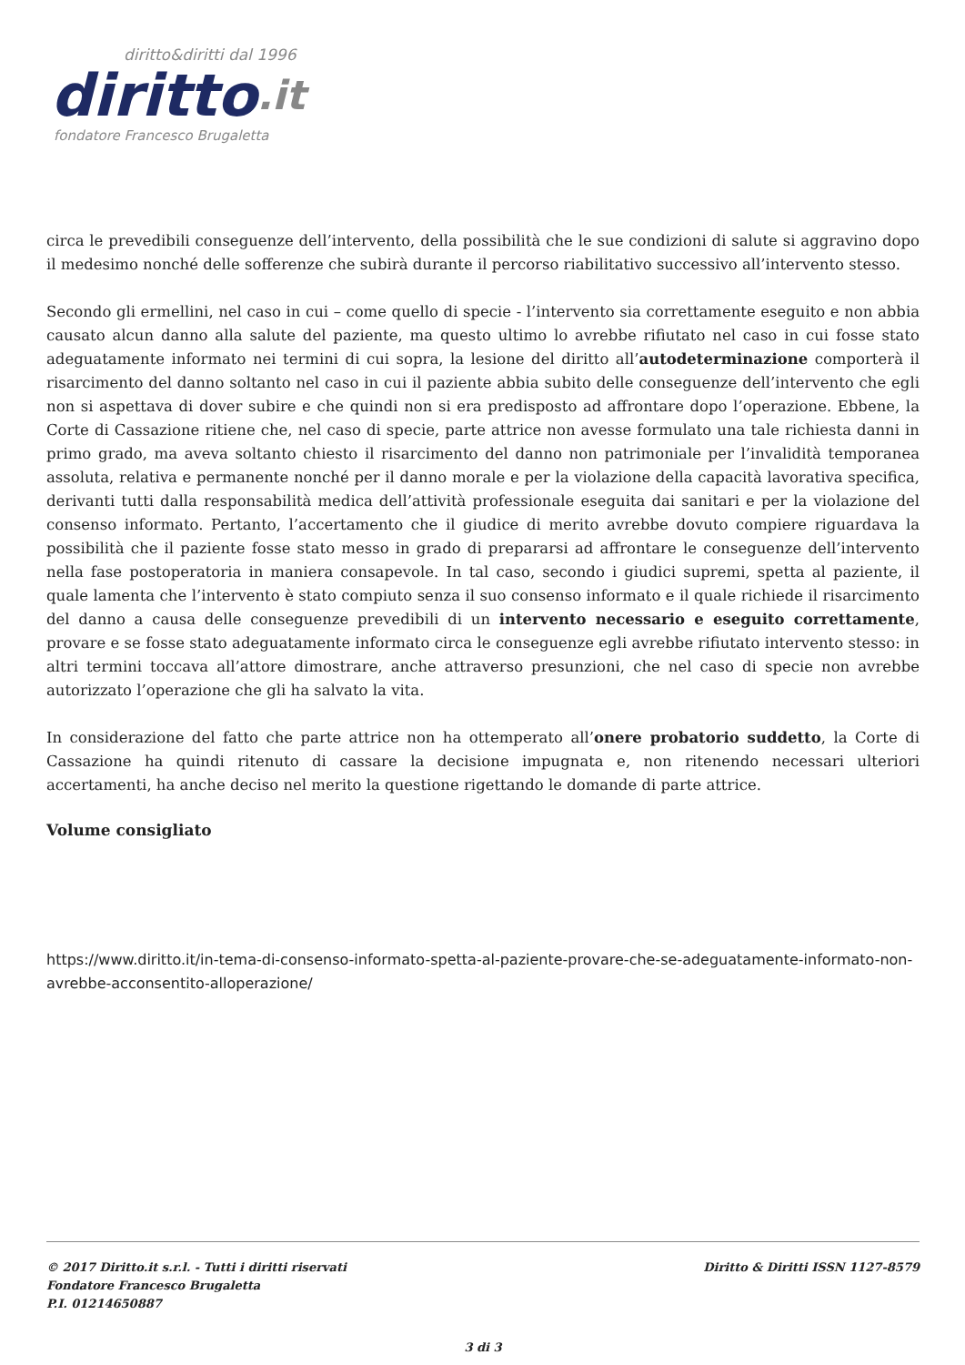diritto&diritti dal 1996
diritto.it
fondatore Francesco Brugaletta
circa le prevedibili conseguenze dell’intervento, della possibilità che le sue condizioni di salute si aggravino dopo il medesimo nonché delle sofferenze che subirà durante il percorso riabilitativo successivo all’intervento stesso.
Secondo gli ermellini, nel caso in cui – come quello di specie - l’intervento sia correttamente eseguito e non abbia causato alcun danno alla salute del paziente, ma questo ultimo lo avrebbe rifiutato nel caso in cui fosse stato adeguatamente informato nei termini di cui sopra, la lesione del diritto all’autodeterminazione comporterà il risarcimento del danno soltanto nel caso in cui il paziente abbia subito delle conseguenze dell’intervento che egli non si aspettava di dover subire e che quindi non si era predisposto ad affrontare dopo l’operazione. Ebbene, la Corte di Cassazione ritiene che, nel caso di specie, parte attrice non avesse formulato una tale richiesta danni in primo grado, ma aveva soltanto chiesto il risarcimento del danno non patrimoniale per l’invalidità temporanea assoluta, relativa e permanente nonché per il danno morale e per la violazione della capacità lavorativa specifica, derivanti tutti dalla responsabilità medica dell’attività professionale eseguita dai sanitari e per la violazione del consenso informato. Pertanto, l’accertamento che il giudice di merito avrebbe dovuto compiere riguardava la possibilità che il paziente fosse stato messo in grado di prepararsi ad affrontare le conseguenze dell’intervento nella fase postoperatoria in maniera consapevole. In tal caso, secondo i giudici supremi, spetta al paziente, il quale lamenta che l’intervento è stato compiuto senza il suo consenso informato e il quale richiede il risarcimento del danno a causa delle conseguenze prevedibili di un intervento necessario e eseguito correttamente, provare e se fosse stato adeguatamente informato circa le conseguenze egli avrebbe rifiutato intervento stesso: in altri termini toccava all’attore dimostrare, anche attraverso presunzioni, che nel caso di specie non avrebbe autorizzato l’operazione che gli ha salvato la vita.
In considerazione del fatto che parte attrice non ha ottemperato all’onere probatorio suddetto, la Corte di Cassazione ha quindi ritenuto di cassare la decisione impugnata e, non ritenendo necessari ulteriori accertamenti, ha anche deciso nel merito la questione rigettando le domande di parte attrice.
Volume consigliato
https://www.diritto.it/in-tema-di-consenso-informato-spetta-al-paziente-provare-che-se-adeguatamente-informato-non-avrebbe-acconsentito-alloperazione/
© 2017 Diritto.it s.r.l. - Tutti i diritti riservati
Fondatore Francesco Brugaletta
P.I. 01214650887
Diritto & Diritti ISSN 1127-8579
3 di 3